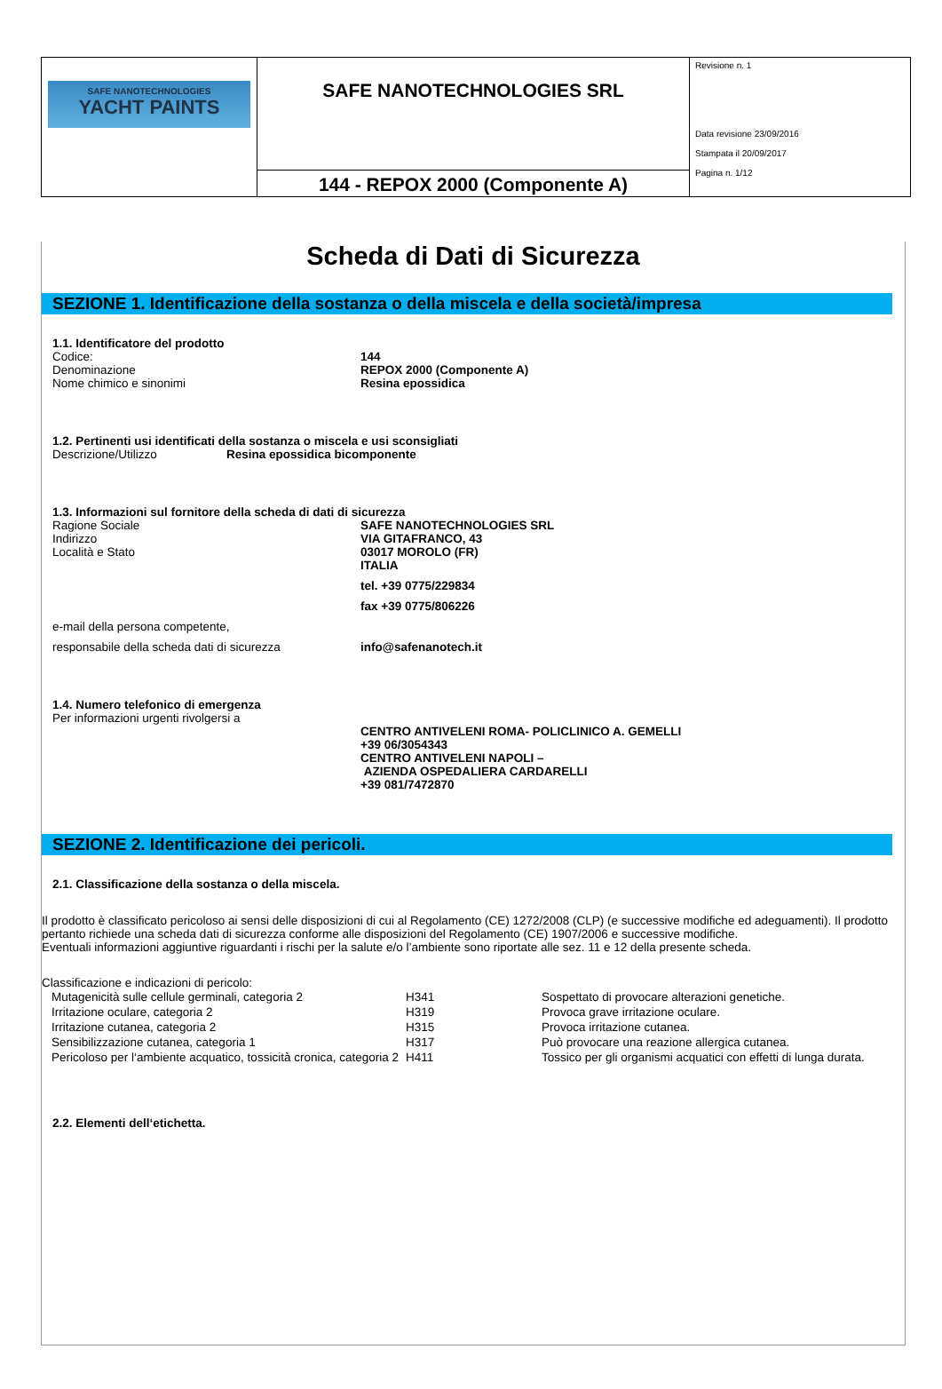| SAFE NANOTECHNOLOGIES YACHT PAINTS | SAFE NANOTECHNOLOGIES SRL | Revisione n. 1 Data revisione 23/09/2016 Stampata il 20/09/2017 Pagina n. 1/12 |
| | 144 - REPOX 2000 (Componente A) | |
Scheda di Dati di Sicurezza
SEZIONE 1. Identificazione della sostanza o della miscela e della società/impresa
1.1. Identificatore del prodotto
Codice: 144
Denominazione REPOX 2000 (Componente A)
Nome chimico e sinonimi Resina epossidica
1.2. Pertinenti usi identificati della sostanza o miscela e usi sconsigliati
Descrizione/Utilizzo Resina epossidica bicomponente
1.3. Informazioni sul fornitore della scheda di dati di sicurezza
Ragione Sociale SAFE NANOTECHNOLOGIES SRL
Indirizzo VIA GITAFRANCO, 43
Località e Stato 03017 MOROLO (FR)
ITALIA
tel. +39 0775/229834
fax +39 0775/806226
e-mail della persona competente,
responsabile della scheda dati di sicurezza
info@safenanotech.it
1.4. Numero telefonico di emergenza
Per informazioni urgenti rivolgersi a
CENTRO ANTIVELENI ROMA- POLICLINICO A. GEMELLI
+39 06/3054343
CENTRO ANTIVELENI NAPOLI –
AZIENDA OSPEDALIERA CARDARELLI
+39 081/7472870
SEZIONE 2. Identificazione dei pericoli.
2.1. Classificazione della sostanza o della miscela.
Il prodotto è classificato pericoloso ai sensi delle disposizioni di cui al Regolamento (CE) 1272/2008 (CLP) (e successive modifiche ed adeguamenti). Il prodotto pertanto richiede una scheda dati di sicurezza conforme alle disposizioni del Regolamento (CE) 1907/2006 e successive modifiche.
Eventuali informazioni aggiuntive riguardanti i rischi per la salute e/o l’ambiente sono riportate alle sez. 11 e 12 della presente scheda.
Classificazione e indicazioni di pericolo:
| Mutagenicità sulle cellule germinali, categoria 2 | H341 | Sospettato di provocare alterazioni genetiche. |
| Irritazione oculare, categoria 2 | H319 | Provoca grave irritazione oculare. |
| Irritazione cutanea, categoria 2 | H315 | Provoca irritazione cutanea. |
| Sensibilizzazione cutanea, categoria 1 | H317 | Può provocare una reazione allergica cutanea. |
| Pericoloso per l‘ambiente acquatico, tossicità cronica, categoria 2 | H411 | Tossico per gli organismi acquatici con effetti di lunga durata. |
2.2. Elementi dell‘etichetta.